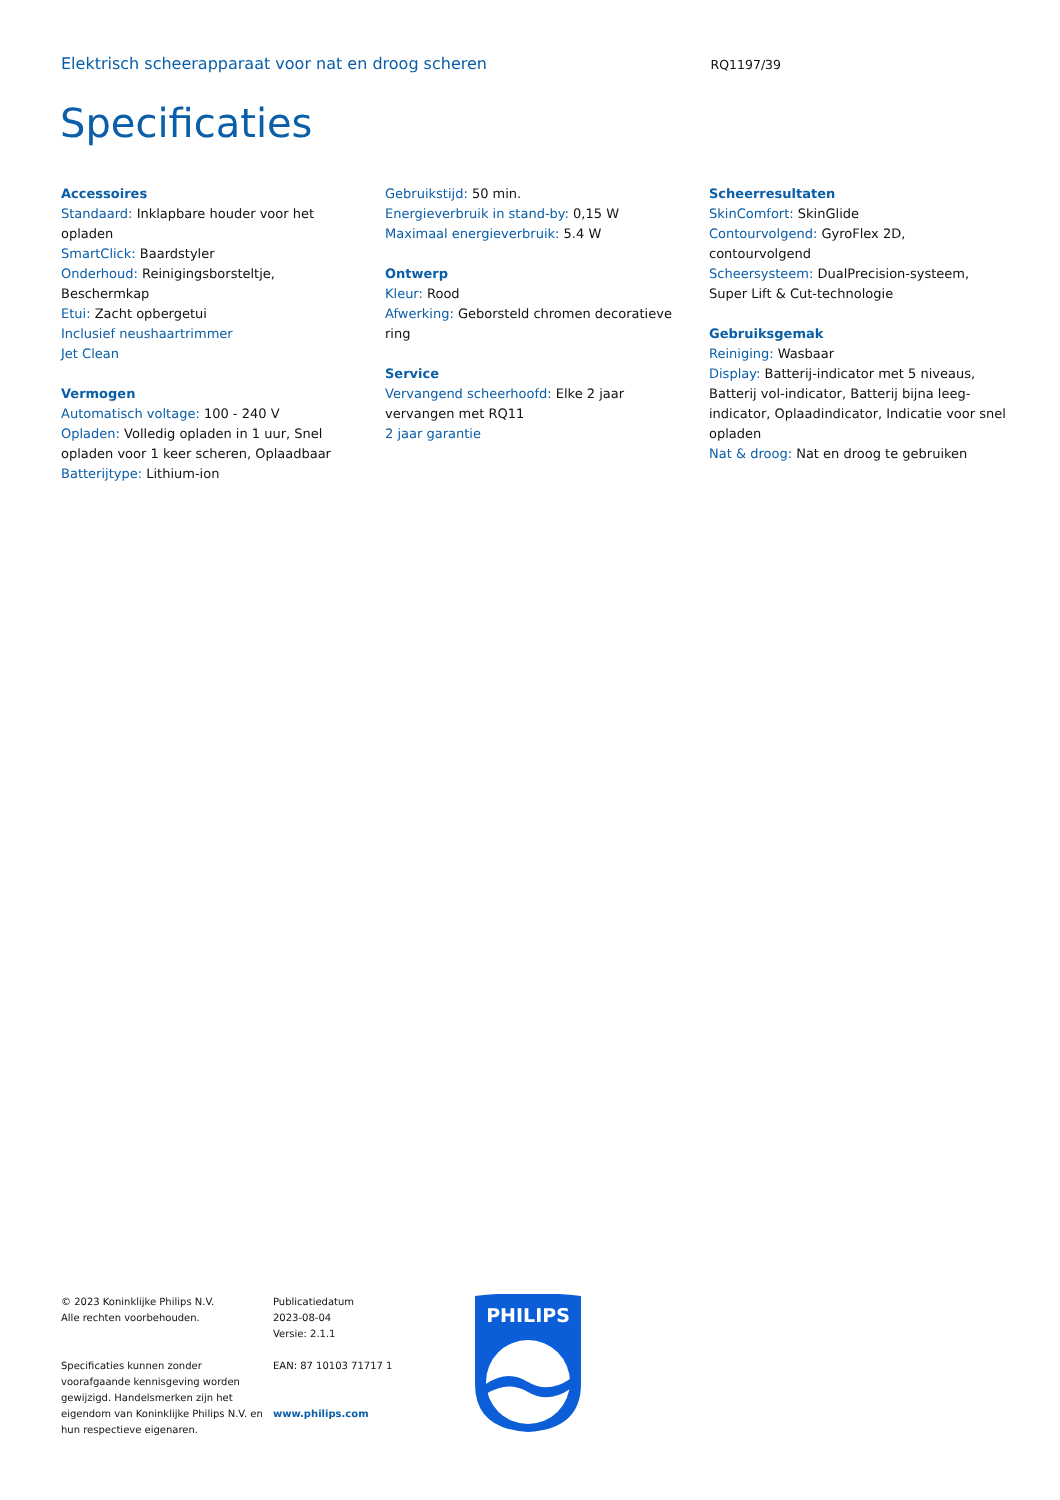Elektrisch scheerapparaat voor nat en droog scheren RQ1197/39
Specificaties
Accessoires
Standaard: Inklapbare houder voor het opladen
SmartClick: Baardstyler
Onderhoud: Reinigingsborsteltje, Beschermkap
Etui: Zacht opbergetui
Inclusief neushaartrimmer
Jet Clean
Vermogen
Automatisch voltage: 100 - 240 V
Opladen: Volledig opladen in 1 uur, Snel opladen voor 1 keer scheren, Oplaadbaar
Batterijtype: Lithium-ion
Gebruikstijd: 50 min.
Energieverbruik in stand-by: 0,15 W
Maximaal energieverbruik: 5.4 W
Ontwerp
Kleur: Rood
Afwerking: Geborsteld chromen decoratieve ring
Service
Vervangend scheerhoofd: Elke 2 jaar vervangen met RQ11
2 jaar garantie
Scheerresultaten
SkinComfort: SkinGlide
Contourvolgend: GyroFlex 2D, contourvolgend
Scheersysteem: DualPrecision-systeem, Super Lift & Cut-technologie
Gebruiksgemak
Reiniging: Wasbaar
Display: Batterij-indicator met 5 niveaus, Batterij vol-indicator, Batterij bijna leeg-indicator, Oplaadindicator, Indicatie voor snel opladen
Nat & droog: Nat en droog te gebruiken
© 2023 Koninklijke Philips N.V.
Alle rechten voorbehouden.
Specificaties kunnen zonder voorafgaande kennisgeving worden gewijzigd. Handelsmerken zijn het eigendom van Koninklijke Philips N.V. en hun respectieve eigenaren.
Publicatiedatum
2023-08-04
Versie: 2.1.1
EAN: 87 10103 71717 1
www.philips.com
PHILIPS